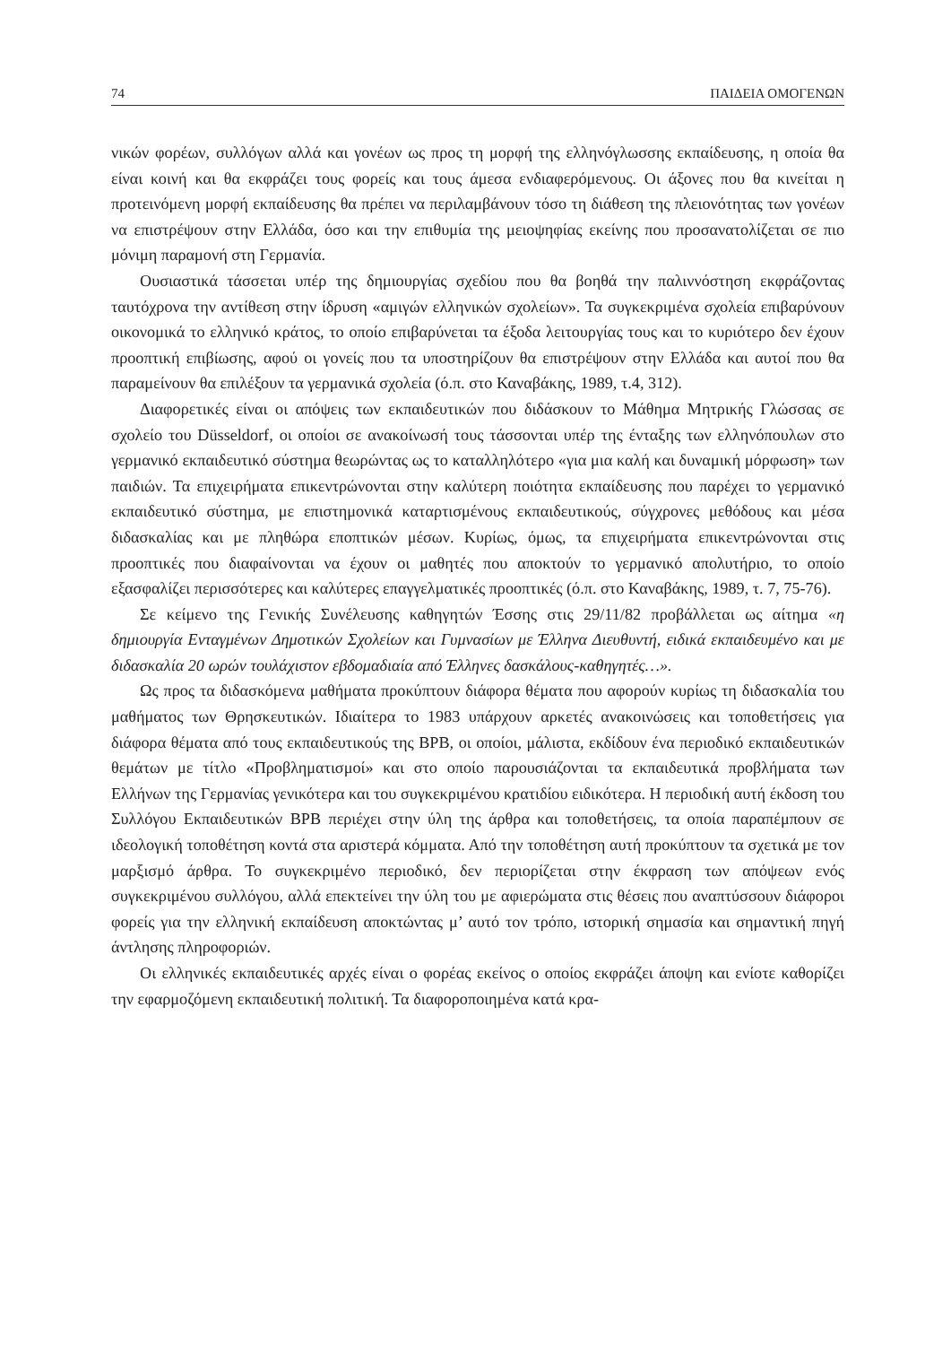74 ΠΑΙΔΕΙΑ ΟΜΟΓΕΝΩΝ
νικών φορέων, συλλόγων αλλά και γονέων ως προς τη μορφή της ελληνόγλωσσης εκπαίδευσης, η οποία θα είναι κοινή και θα εκφράζει τους φορείς και τους άμεσα ενδιαφερόμενους. Οι άξονες που θα κινείται η προτεινόμενη μορφή εκπαίδευσης θα πρέπει να περιλαμβάνουν τόσο τη διάθεση της πλειονότητας των γονέων να επιστρέψουν στην Ελλάδα, όσο και την επιθυμία της μειοψηφίας εκείνης που προσανατολίζεται σε πιο μόνιμη παραμονή στη Γερμανία.
Ουσιαστικά τάσσεται υπέρ της δημιουργίας σχεδίου που θα βοηθά την παλιννόστηση εκφράζοντας ταυτόχρονα την αντίθεση στην ίδρυση «αμιγών ελληνικών σχολείων». Τα συγκεκριμένα σχολεία επιβαρύνουν οικονομικά το ελληνικό κράτος, το οποίο επιβαρύνεται τα έξοδα λειτουργίας τους και το κυριότερο δεν έχουν προοπτική επιβίωσης, αφού οι γονείς που τα υποστηρίζουν θα επιστρέψουν στην Ελλάδα και αυτοί που θα παραμείνουν θα επιλέξουν τα γερμανικά σχολεία (ό.π. στο Καναβάκης, 1989, τ.4, 312).
Διαφορετικές είναι οι απόψεις των εκπαιδευτικών που διδάσκουν το Μάθημα Μητρικής Γλώσσας σε σχολείο του Düsseldorf, οι οποίοι σε ανακοίνωσή τους τάσσονται υπέρ της ένταξης των ελληνόπουλων στο γερμανικό εκπαιδευτικό σύστημα θεωρώντας ως το καταλληλότερο «για μια καλή και δυναμική μόρφωση» των παιδιών. Τα επιχειρήματα επικεντρώνονται στην καλύτερη ποιότητα εκπαίδευσης που παρέχει το γερμανικό εκπαιδευτικό σύστημα, με επιστημονικά καταρτισμένους εκπαιδευτικούς, σύγχρονες μεθόδους και μέσα διδασκαλίας και με πληθώρα εποπτικών μέσων. Κυρίως, όμως, τα επιχειρήματα επικεντρώνονται στις προοπτικές που διαφαίνονται να έχουν οι μαθητές που αποκτούν το γερμανικό απολυτήριο, το οποίο εξασφαλίζει περισσότερες και καλύτερες επαγγελματικές προοπτικές (ό.π. στο Καναβάκης, 1989, τ. 7, 75-76).
Σε κείμενο της Γενικής Συνέλευσης καθηγητών Έσσης στις 29/11/82 προβάλλεται ως αίτημα «η δημιουργία Ενταγμένων Δημοτικών Σχολείων και Γυμνασίων με Έλληνα Διευθυντή, ειδικά εκπαιδευμένο και με διδασκαλία 20 ωρών τουλάχιστον εβδομαδιαία από Έλληνες δασκάλους-καθηγητές…».
Ως προς τα διδασκόμενα μαθήματα προκύπτουν διάφορα θέματα που αφορούν κυρίως τη διδασκαλία του μαθήματος των Θρησκευτικών. Ιδιαίτερα το 1983 υπάρχουν αρκετές ανακοινώσεις και τοποθετήσεις για διάφορα θέματα από τους εκπαιδευτικούς της BPB, οι οποίοι, μάλιστα, εκδίδουν ένα περιοδικό εκπαιδευτικών θεμάτων με τίτλο «Προβληματισμοί» και στο οποίο παρουσιάζονται τα εκπαιδευτικά προβλήματα των Ελλήνων της Γερμανίας γενικότερα και του συγκεκριμένου κρατιδίου ειδικότερα. Η περιοδική αυτή έκδοση του Συλλόγου Εκπαιδευτικών BPB περιέχει στην ύλη της άρθρα και τοποθετήσεις, τα οποία παραπέμπουν σε ιδεολογική τοποθέτηση κοντά στα αριστερά κόμματα. Από την τοποθέτηση αυτή προκύπτουν τα σχετικά με τον μαρξισμό άρθρα. Το συγκεκριμένο περιοδικό, δεν περιορίζεται στην έκφραση των απόψεων ενός συγκεκριμένου συλλόγου, αλλά επεκτείνει την ύλη του με αφιερώματα στις θέσεις που αναπτύσσουν διάφοροι φορείς για την ελληνική εκπαίδευση αποκτώντας μ’ αυτό τον τρόπο, ιστορική σημασία και σημαντική πηγή άντλησης πληροφοριών.
Οι ελληνικές εκπαιδευτικές αρχές είναι ο φορέας εκείνος ο οποίος εκφράζει άποψη και ενίοτε καθορίζει την εφαρμοζόμενη εκπαιδευτική πολιτική. Τα διαφοροποιημένα κατά κρα-